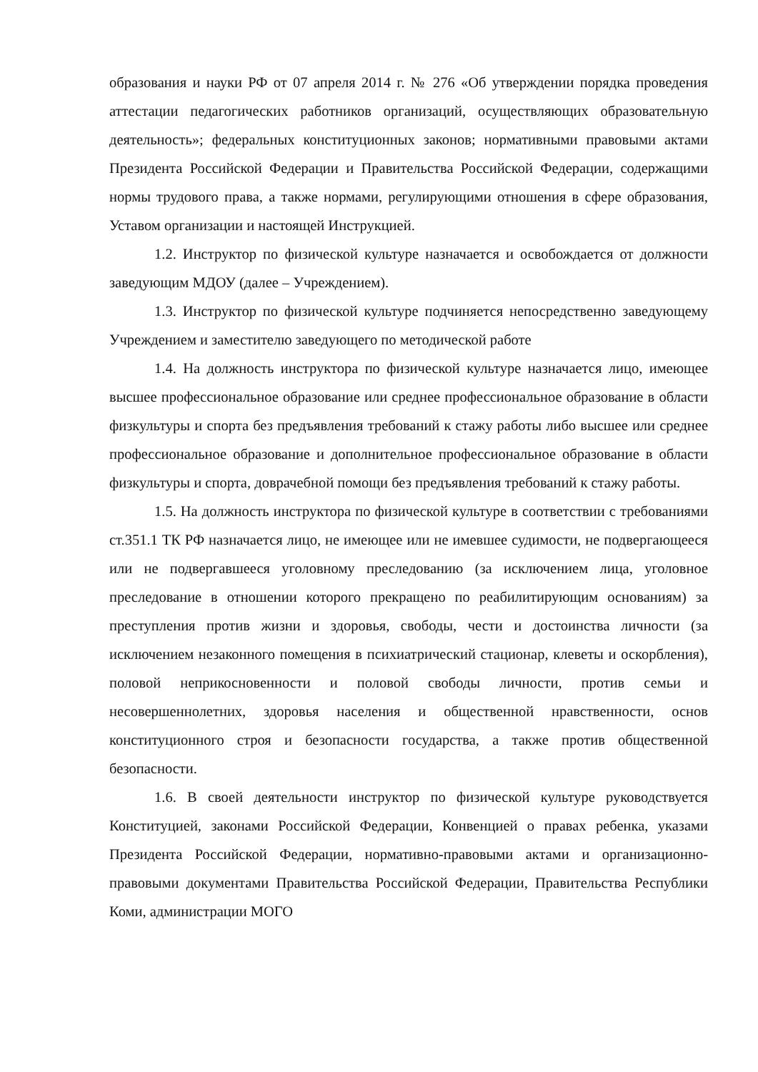образования и науки РФ от 07 апреля 2014 г. № 276 «Об утверждении порядка проведения аттестации педагогических работников организаций, осуществляющих образовательную деятельность»; федеральных конституционных законов; нормативными правовыми актами Президента Российской Федерации и Правительства Российской Федерации, содержащими нормы трудового права, а также нормами, регулирующими отношения в сфере образования, Уставом организации и настоящей Инструкцией.
1.2. Инструктор по физической культуре назначается и освобождается от должности заведующим МДОУ (далее – Учреждением).
1.3. Инструктор по физической культуре подчиняется непосредственно заведующему Учреждением и заместителю заведующего по методической работе
1.4. На должность инструктора по физической культуре назначается лицо, имеющее высшее профессиональное образование или среднее профессиональное образование в области физкультуры и спорта без предъявления требований к стажу работы либо высшее или среднее профессиональное образование и дополнительное профессиональное образование в области физкультуры и спорта, доврачебной помощи без предъявления требований к стажу работы.
1.5. На должность инструктора по физической культуре в соответствии с требованиями ст.351.1 ТК РФ назначается лицо, не имеющее или не имевшее судимости, не подвергающееся или не подвергавшееся уголовному преследованию (за исключением лица, уголовное преследование в отношении которого прекращено по реабилитирующим основаниям) за преступления против жизни и здоровья, свободы, чести и достоинства личности (за исключением незаконного помещения в психиатрический стационар, клеветы и оскорбления), половой неприкосновенности и половой свободы личности, против семьи и несовершеннолетних, здоровья населения и общественной нравственности, основ конституционного строя и безопасности государства, а также против общественной безопасности.
1.6. В своей деятельности инструктор по физической культуре руководствуется Конституцией, законами Российской Федерации, Конвенцией о правах ребенка, указами Президента Российской Федерации, нормативно-правовыми актами и организационно-правовыми документами Правительства Российской Федерации, Правительства Республики Коми, администрации МОГО